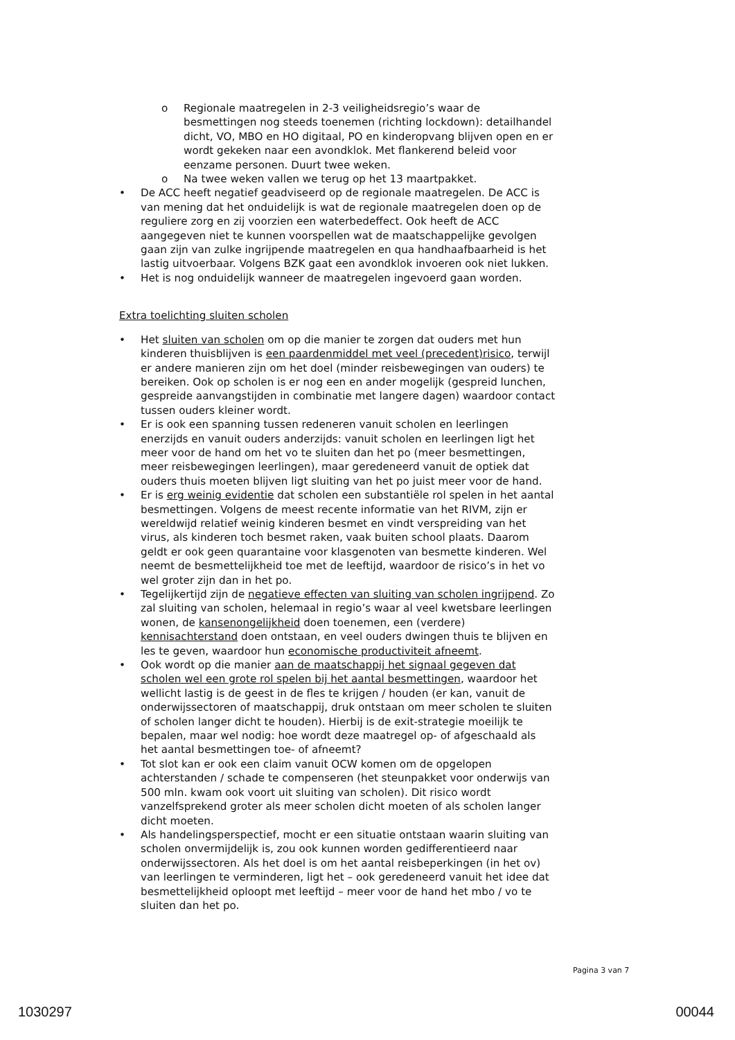o Regionale maatregelen in 2-3 veiligheidsregio’s waar de besmettingen nog steeds toenemen (richting lockdown): detailhandel dicht, VO, MBO en HO digitaal, PO en kinderopvang blijven open en er wordt gekeken naar een avondklok. Met flankerend beleid voor eenzame personen. Duurt twee weken.
o Na twee weken vallen we terug op het 13 maartpakket.
• De ACC heeft negatief geadviseerd op de regionale maatregelen. De ACC is van mening dat het onduidelijk is wat de regionale maatregelen doen op de reguliere zorg en zij voorzien een waterbedeffect. Ook heeft de ACC aangegeven niet te kunnen voorspellen wat de maatschappelijke gevolgen gaan zijn van zulke ingrijpende maatregelen en qua handhaafbaarheid is het lastig uitvoerbaar. Volgens BZK gaat een avondklok invoeren ook niet lukken.
• Het is nog onduidelijk wanneer de maatregelen ingevoerd gaan worden.
Extra toelichting sluiten scholen
• Het sluiten van scholen om op die manier te zorgen dat ouders met hun kinderen thuisblijven is een paardenmiddel met veel (precedent)risico, terwijl er andere manieren zijn om het doel (minder reisbewegingen van ouders) te bereiken. Ook op scholen is er nog een en ander mogelijk (gespreid lunchen, gespreide aanvangstijden in combinatie met langere dagen) waardoor contact tussen ouders kleiner wordt.
• Er is ook een spanning tussen redeneren vanuit scholen en leerlingen enerzijds en vanuit ouders anderzijds: vanuit scholen en leerlingen ligt het meer voor de hand om het vo te sluiten dan het po (meer besmettingen, meer reisbewegingen leerlingen), maar geredeneerd vanuit de optiek dat ouders thuis moeten blijven ligt sluiting van het po juist meer voor de hand.
• Er is erg weinig evidentie dat scholen een substantiële rol spelen in het aantal besmettingen. Volgens de meest recente informatie van het RIVM, zijn er wereldwijd relatief weinig kinderen besmet en vindt verspreiding van het virus, als kinderen toch besmet raken, vaak buiten school plaats. Daarom geldt er ook geen quarantaine voor klasgenoten van besmette kinderen. Wel neemt de besmettelijkheid toe met de leeftijd, waardoor de risico’s in het vo wel groter zijn dan in het po.
• Tegelijkertijd zijn de negatieve effecten van sluiting van scholen ingrijpend. Zo zal sluiting van scholen, helemaal in regio’s waar al veel kwetsbare leerlingen wonen, de kansenongelijkheid doen toenemen, een (verdere) kennisachterstand doen ontstaan, en veel ouders dwingen thuis te blijven en les te geven, waardoor hun economische productiviteit afneemt.
• Ook wordt op die manier aan de maatschappij het signaal gegeven dat scholen wel een grote rol spelen bij het aantal besmettingen, waardoor het wellicht lastig is de geest in de fles te krijgen / houden (er kan, vanuit de onderwijssectoren of maatschappij, druk ontstaan om meer scholen te sluiten of scholen langer dicht te houden). Hierbij is de exit-strategie moeilijk te bepalen, maar wel nodig: hoe wordt deze maatregel op- of afgeschaald als het aantal besmettingen toe- of afneemt?
• Tot slot kan er ook een claim vanuit OCW komen om de opgelopen achterstanden / schade te compenseren (het steunpakket voor onderwijs van 500 mln. kwam ook voort uit sluiting van scholen). Dit risico wordt vanzelfsprekend groter als meer scholen dicht moeten of als scholen langer dicht moeten.
• Als handelingsperspectief, mocht er een situatie ontstaan waarin sluiting van scholen onvermijdelijk is, zou ook kunnen worden gedifferentieerd naar onderwijssectoren. Als het doel is om het aantal reisbeperkingen (in het ov) van leerlingen te verminderen, ligt het – ook geredeneerd vanuit het idee dat besmettelijkheid oploopt met leeftijd – meer voor de hand het mbo / vo te sluiten dan het po.
Pagina 3 van 7
1030297 00044